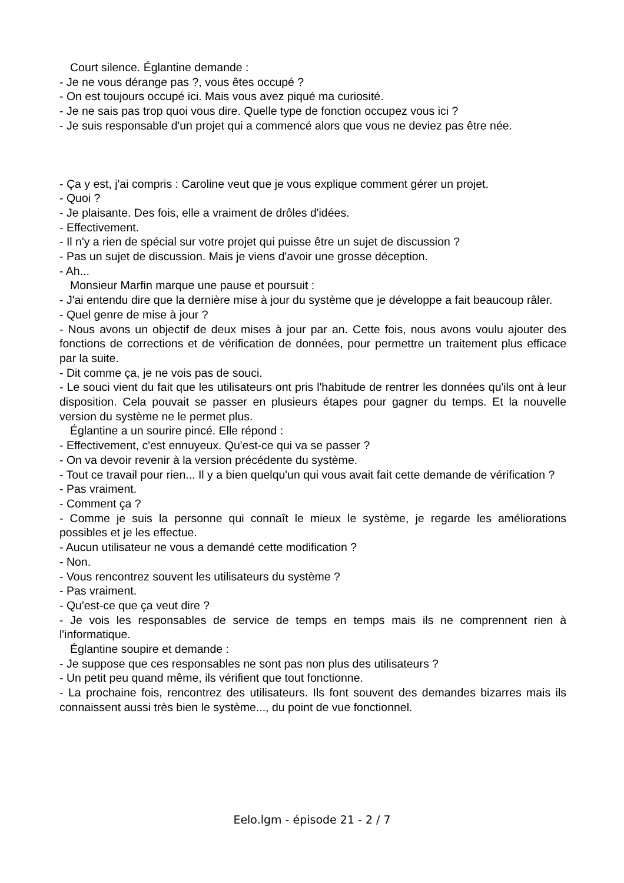Court silence. Églantine demande :
- Je ne vous dérange pas ?, vous êtes occupé ?
- On est toujours occupé ici. Mais vous avez piqué ma curiosité.
- Je ne sais pas trop quoi vous dire. Quelle type de fonction occupez vous ici ?
- Je suis responsable d'un projet qui a commencé alors que vous ne deviez pas être née.
- Ça y est, j'ai compris : Caroline veut que je vous explique comment gérer un projet.
- Quoi ?
- Je plaisante. Des fois, elle a vraiment de drôles d'idées.
- Effectivement.
- Il n'y a rien de spécial sur votre projet qui puisse être un sujet de discussion ?
- Pas un sujet de discussion. Mais je viens d'avoir une grosse déception.
- Ah...
Monsieur Marfin marque une pause et poursuit :
- J'ai entendu dire que la dernière mise à jour du système que je développe a fait beaucoup râler.
- Quel genre de mise à jour ?
- Nous avons un objectif de deux mises à jour par an. Cette fois, nous avons voulu ajouter des fonctions de corrections et de vérification de données, pour permettre un traitement plus efficace par la suite.
- Dit comme ça, je ne vois pas de souci.
- Le souci vient du fait que les utilisateurs ont pris l'habitude de rentrer les données qu'ils ont à leur disposition. Cela pouvait se passer en plusieurs étapes pour gagner du temps. Et la nouvelle version du système ne le permet plus.
Églantine a un sourire pincé. Elle répond :
- Effectivement, c'est ennuyeux. Qu'est-ce qui va se passer ?
- On va devoir revenir à la version précédente du système.
- Tout ce travail pour rien... Il y a bien quelqu'un qui vous avait fait cette demande de vérification ?
- Pas vraiment.
- Comment ça ?
- Comme je suis la personne qui connaît le mieux le système, je regarde les améliorations possibles et je les effectue.
- Aucun utilisateur ne vous a demandé cette modification ?
- Non.
- Vous rencontrez souvent les utilisateurs du système ?
- Pas vraiment.
- Qu'est-ce que ça veut dire ?
- Je vois les responsables de service de temps en temps mais ils ne comprennent rien à l'informatique.
Églantine soupire et demande :
- Je suppose que ces responsables ne sont pas non plus des utilisateurs ?
- Un petit peu quand même, ils vérifient que tout fonctionne.
- La prochaine fois, rencontrez des utilisateurs. Ils font souvent des demandes bizarres mais ils connaissent aussi très bien le système..., du point de vue fonctionnel.
Eelo.lgm - épisode 21 - 2 / 7